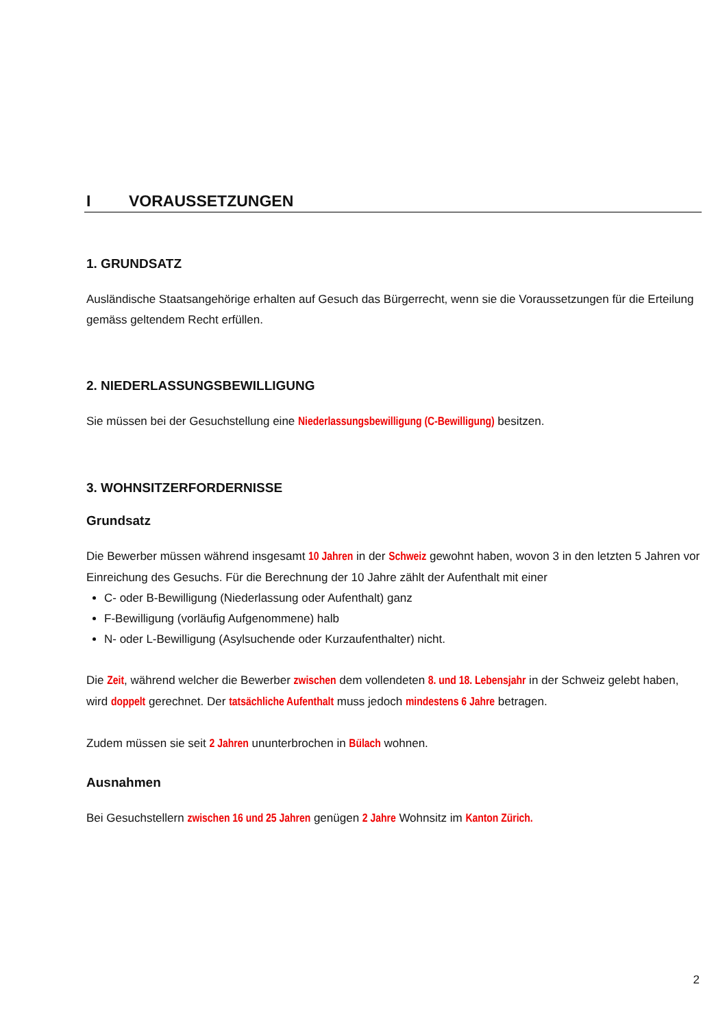I VORAUSSETZUNGEN
1. GRUNDSATZ
Ausländische Staatsangehörige erhalten auf Gesuch das Bürgerrecht, wenn sie die Voraussetzungen für die Erteilung gemäss geltendem Recht erfüllen.
2. NIEDERLASSUNGSBEWILLIGUNG
Sie müssen bei der Gesuchstellung eine Niederlassungsbewilligung (C-Bewilligung) besitzen.
3. WOHNSITZERFORDERNISSE
Grundsatz
Die Bewerber müssen während insgesamt 10 Jahren in der Schweiz gewohnt haben, wovon 3 in den letzten 5 Jahren vor Einreichung des Gesuchs. Für die Berechnung der 10 Jahre zählt der Aufenthalt mit einer
C- oder B-Bewilligung (Niederlassung oder Aufenthalt) ganz
F-Bewilligung (vorläufig Aufgenommene) halb
N- oder L-Bewilligung (Asylsuchende oder Kurzaufenthalter) nicht.
Die Zeit, während welcher die Bewerber zwischen dem vollendeten 8. und 18. Lebensjahr in der Schweiz gelebt haben, wird doppelt gerechnet. Der tatsächliche Aufenthalt muss jedoch mindestens 6 Jahre betragen.
Zudem müssen sie seit 2 Jahren ununterbrochen in Bülach wohnen.
Ausnahmen
Bei Gesuchstellern zwischen 16 und 25 Jahren genügen 2 Jahre Wohnsitz im Kanton Zürich.
2